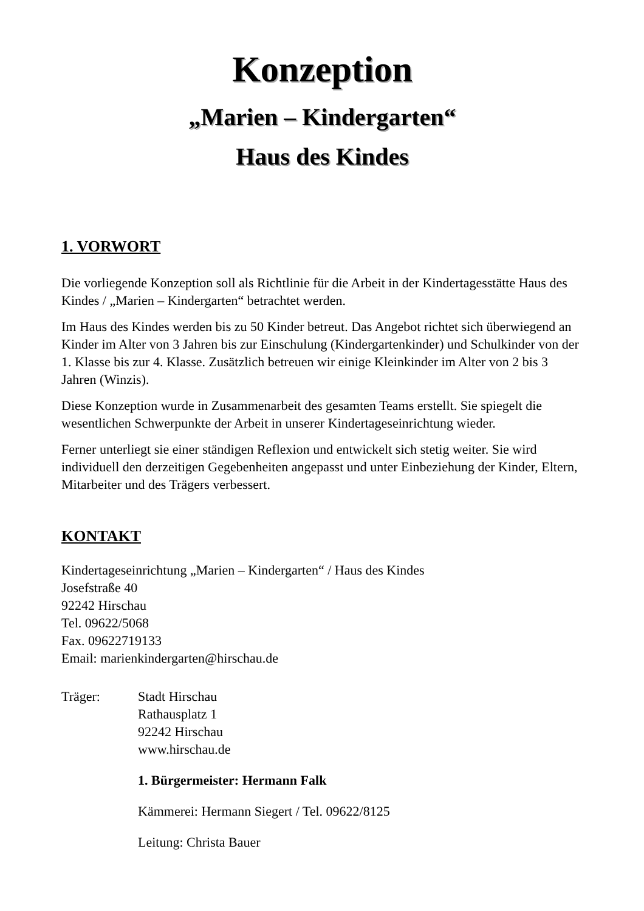Konzeption
„Marien – Kindergarten“
Haus des Kindes
1. VORWORT
Die vorliegende Konzeption soll als Richtlinie für die Arbeit in der Kindertagesstätte Haus des Kindes / „Marien – Kindergarten“ betrachtet werden.
Im Haus des Kindes werden bis zu 50 Kinder betreut. Das Angebot richtet sich überwiegend an Kinder im Alter von 3 Jahren bis zur Einschulung (Kindergartenkinder) und Schulkinder von der 1. Klasse bis zur 4. Klasse. Zusätzlich betreuen wir einige Kleinkinder im Alter von 2 bis 3 Jahren (Winzis).
Diese Konzeption wurde in Zusammenarbeit des gesamten Teams erstellt. Sie spiegelt die wesentlichen Schwerpunkte der Arbeit in unserer Kindertageseinrichtung wieder.
Ferner unterliegt sie einer ständigen Reflexion und entwickelt sich stetig weiter. Sie wird individuell den derzeitigen Gegebenheiten angepasst und unter Einbeziehung der Kinder, Eltern, Mitarbeiter und des Trägers verbessert.
KONTAKT
Kindertageseinrichtung „Marien – Kindergarten“ / Haus des Kindes
Josefstraße 40
92242 Hirschau
Tel. 09622/5068
Fax. 09622719133
Email: marienkindergarten@hirschau.de
Träger: Stadt Hirschau
Rathausplatz 1
92242 Hirschau
www.hirschau.de
1. Bürgermeister: Hermann Falk
Kämmerei: Hermann Siegert / Tel. 09622/8125
Leitung: Christa Bauer